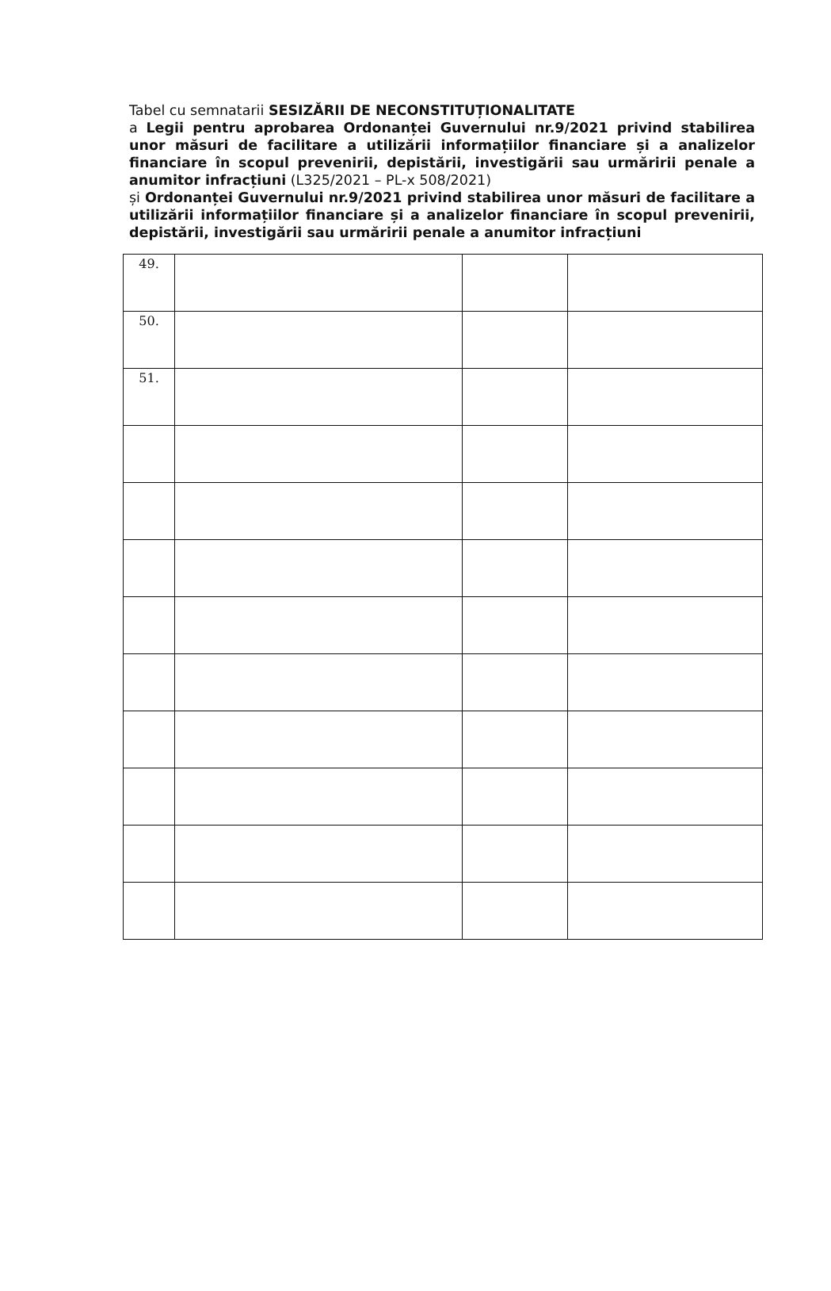Tabel cu semnatarii SESIZĂRII DE NECONSTITUȚIONALITATE
a Legii pentru aprobarea Ordonanței Guvernului nr.9/2021 privind stabilirea unor măsuri de facilitare a utilizării informațiilor financiare și a analizelor financiare în scopul prevenirii, depistării, investigării sau urmăririi penale a anumitor infracțiuni (L325/2021 – PL-x 508/2021)
și Ordonanței Guvernului nr.9/2021 privind stabilirea unor măsuri de facilitare a utilizării informațiilor financiare și a analizelor financiare în scopul prevenirii, depistării, investigării sau urmăririi penale a anumitor infracțiuni
| 49. | | | |
| 50. | | | |
| 51. | | | |